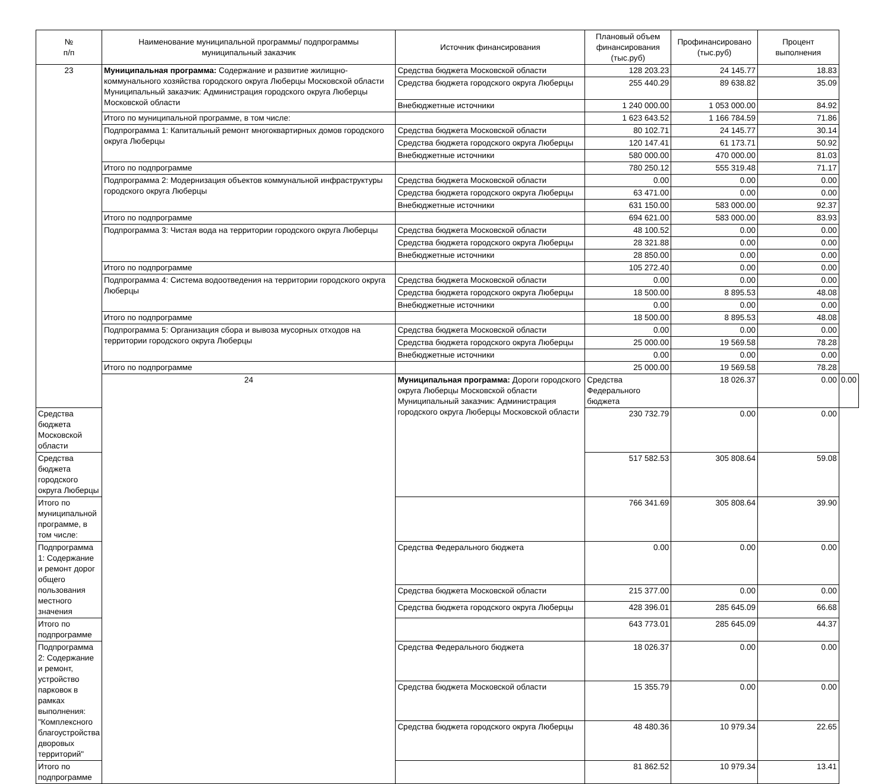| № п/п | Наименование муниципальной программы/ подпрограммы муниципальный заказчик | Источник финансирования | Плановый объем финансирования (тыс.руб) | Профинансировано (тыс.руб) | Процент выполнения | |
| --- | --- | --- | --- | --- | --- | --- |
| 23 | Муниципальная программа: Содержание и развитие жилищно-коммунального хозяйства городского округа Люберцы Московской области Муниципальный заказчик: Администрация городского округа Люберцы Московской области | Средства бюджета Московской области | 128 203.23 | 24 145.77 | 18.83 | |
| | | Средства бюджета городского округа Люберцы | 255 440.29 | 89 638.82 | 35.09 | |
| | | Внебюджетные источники | 1 240 000.00 | 1 053 000.00 | 84.92 | |
| | Итого по муниципальной программе, в том числе: | | 1 623 643.52 | 1 166 784.59 | 71.86 | |
| | Подпрограмма 1: Капитальный ремонт многоквартирных домов городского округа Люберцы | Средства бюджета Московской области | 80 102.71 | 24 145.77 | 30.14 | |
| | | Средства бюджета городского округа Люберцы | 120 147.41 | 61 173.71 | 50.92 | |
| | | Внебюджетные источники | 580 000.00 | 470 000.00 | 81.03 | |
| | Итого по подпрограмме | | 780 250.12 | 555 319.48 | 71.17 | |
| | Подпрограмма 2: Модернизация объектов коммунальной инфраструктуры городского округа Люберцы | Средства бюджета Московской области | 0.00 | 0.00 | 0.00 | |
| | | Средства бюджета городского округа Люберцы | 63 471.00 | 0.00 | 0.00 | |
| | | Внебюджетные источники | 631 150.00 | 583 000.00 | 92.37 | |
| | Итого по подпрограмме | | 694 621.00 | 583 000.00 | 83.93 | |
| | Подпрограмма 3: Чистая вода на территории городского округа Люберцы | Средства бюджета Московской области | 48 100.52 | 0.00 | 0.00 | |
| | | Средства бюджета городского округа Люберцы | 28 321.88 | 0.00 | 0.00 | |
| | | Внебюджетные источники | 28 850.00 | 0.00 | 0.00 | |
| | Итого по подпрограмме | | 105 272.40 | 0.00 | 0.00 | |
| | Подпрограмма 4: Система водоотведения на территории городского округа Люберцы | Средства бюджета Московской области | 0.00 | 0.00 | 0.00 | |
| | | Средства бюджета городского округа Люберцы | 18 500.00 | 8 895.53 | 48.08 | |
| | | Внебюджетные источники | 0.00 | 0.00 | 0.00 | |
| | Итого по подпрограмме | | 18 500.00 | 8 895.53 | 48.08 | |
| | Подпрограмма 5: Организация сбора и вывоза мусорных отходов на территории городского округа Люберцы | Средства бюджета Московской области | 0.00 | 0.00 | 0.00 | |
| | | Средства бюджета городского округа Люберцы | 25 000.00 | 19 569.58 | 78.28 | |
| | | Внебюджетные источники | 0.00 | 0.00 | 0.00 | |
| | Итого по подпрограмме | | 25 000.00 | 19 569.58 | 78.28 | |
| | 24 | Муниципальная программа: Дороги городского округа Люберцы Московской области Муниципальный заказчик: Администрация городского округа Люберцы Московской области | Средства Федерального бюджета | 18 026.37 | 0.00 | 0.00 |
| Средства бюджета Московской области | | | 230 732.79 | 0.00 | 0.00 | |
| Средства бюджета городского округа Люберцы | | | 517 582.53 | 305 808.64 | 59.08 | |
| Итого по муниципальной программе, в том числе: | | | 766 341.69 | 305 808.64 | 39.90 | |
| Подпрограмма 1: Содержание и ремонт дорог общего пользования местного значения | | Средства Федерального бюджета | 0.00 | 0.00 | 0.00 | |
| | | Средства бюджета Московской области | 215 377.00 | 0.00 | 0.00 | |
| | | Средства бюджета городского округа Люберцы | 428 396.01 | 285 645.09 | 66.68 | |
| Итого по подпрограмме | | | 643 773.01 | 285 645.09 | 44.37 | |
| Подпрограмма 2: Содержание и ремонт, устройство парковок в рамках выполнения: "Комплексного благоустройства дворовых территорий" | | Средства Федерального бюджета | 18 026.37 | 0.00 | 0.00 | |
| | | Средства бюджета Московской области | 15 355.79 | 0.00 | 0.00 | |
| | | Средства бюджета городского округа Люберцы | 48 480.36 | 10 979.34 | 22.65 | |
| Итого по подпрограмме | | | 81 862.52 | 10 979.34 | 13.41 | |